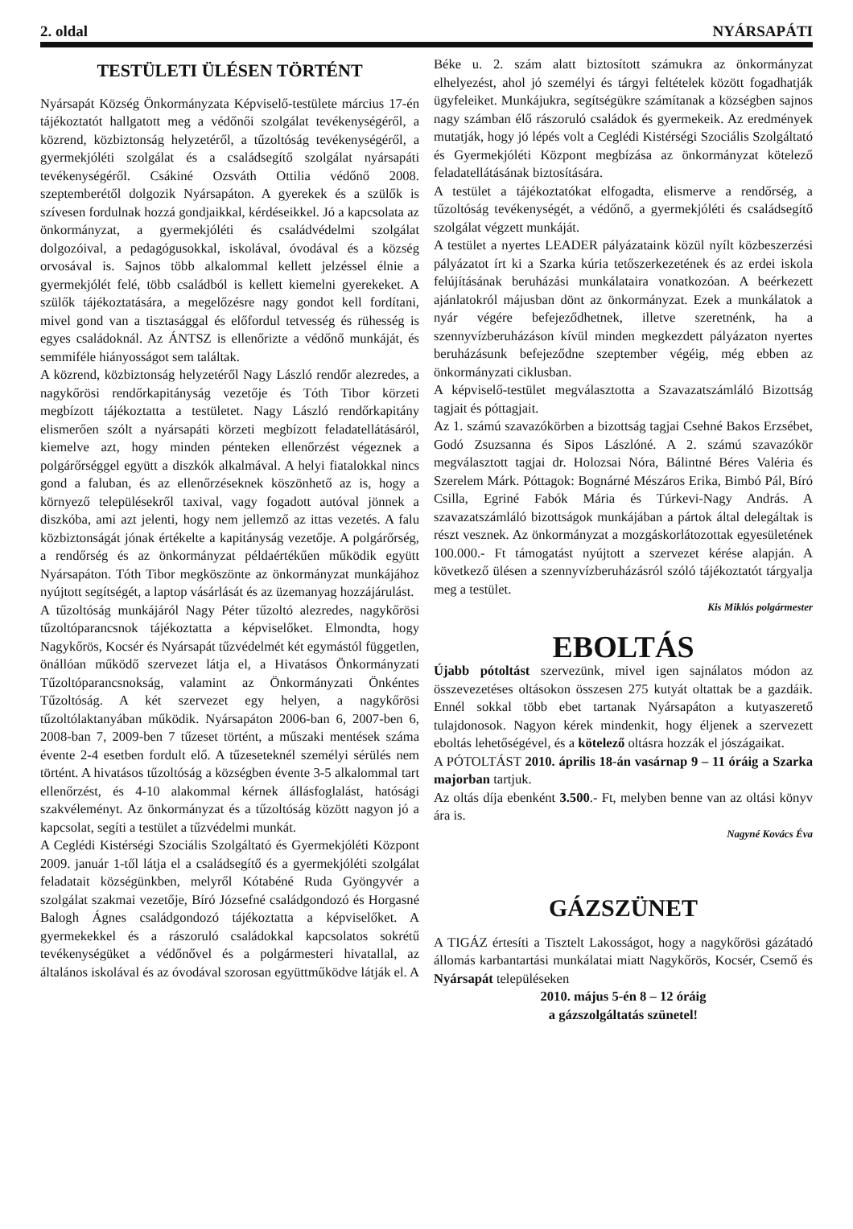2. oldal NYÁRSAPÁTI
TESTÜLETI ÜLÉSEN TÖRTÉNT
Nyársapát Község Önkormányzata Képviselő-testülete március 17-én tájékoztatót hallgatott meg a védőnői szolgálat tevékenységéről, a közrend, közbiztonság helyzetéről, a tűzoltóság tevékenységéről, a gyermekjóléti szolgálat és a családsegítő szolgálat nyársapáti tevékenységéről. Csákiné Ozsváth Ottilia védőnő 2008. szeptemberétől dolgozik Nyársapáton. A gyerekek és a szülők is szívesen fordulnak hozzá gondjaikkal, kérdéseikkel. Jó a kapcsolata az önkormányzat, a gyermekjóléti és családvédelmi szolgálat dolgozóival, a pedagógusokkal, iskolával, óvodával és a község orvosával is. Sajnos több alkalommal kellett jelzéssel élnie a gyermekjólét felé, több családból is kellett kiemelni gyerekeket. A szülők tájékoztatására, a megelőzésre nagy gondot kell fordítani, mivel gond van a tisztasággal és előfordul tetvesség és rühesség is egyes családoknál. Az ÁNTSZ is ellenőrizte a védőnő munkáját, és semmiféle hiányosságot sem találtak.
A közrend, közbiztonság helyzetéről Nagy László rendőr alezredes, a nagykőrösi rendőrkapitányság vezetője és Tóth Tibor körzeti megbízott tájékoztatta a testületet. Nagy László rendőrkapitány elismerően szólt a nyársapáti körzeti megbízott feladatellátásáról, kiemelve azt, hogy minden pénteken ellenőrzést végeznek a polgárőrséggel együtt a diszkók alkalmával. A helyi fiatalokkal nincs gond a faluban, és az ellenőrzéseknek köszönhető az is, hogy a környező településekről taxival, vagy fogadott autóval jönnek a diszkóba, ami azt jelenti, hogy nem jellemző az ittas vezetés. A falu közbiztonságát jónak értékelte a kapitányság vezetője. A polgárőrség, a rendőrség és az önkormányzat példaértékűen működik együtt Nyársapáton. Tóth Tibor megköszönte az önkormányzat munkájához nyújtott segítségét, a laptop vásárlását és az üzemanyag hozzájárulást.
A tűzoltóság munkájáról Nagy Péter tűzoltó alezredes, nagykőrösi tűzoltóparancsnok tájékoztatta a képviselőket. Elmondta, hogy Nagykőrös, Kocsér és Nyársapát tűzvédelmét két egymástól független, önállóan működő szervezet látja el, a Hivatásos Önkormányzati Tűzoltóparancsnokság, valamint az Önkormányzati Önkéntes Tűzoltóság. A két szervezet egy helyen, a nagykőrösi tűzoltólaktanyában működik. Nyársapáton 2006-ban 6, 2007-ben 6, 2008-ban 7, 2009-ben 7 tűzeset történt, a műszaki mentések száma évente 2-4 esetben fordult elő. A tűzeseteknél személyi sérülés nem történt. A hivatásos tűzoltóság a községben évente 3-5 alkalommal tart ellenőrzést, és 4-10 alakommal kérnek állásfoglalást, hatósági szakvéleményt. Az önkormányzat és a tűzoltóság között nagyon jó a kapcsolat, segíti a testület a tűzvédelmi munkát.
A Ceglédi Kistérségi Szociális Szolgáltató és Gyermekjóléti Központ 2009. január 1-től látja el a családsegítő és a gyermekjóléti szolgálat feladatait községünkben, melyről Kótabéné Ruda Gyöngyvér a szolgálat szakmai vezetője, Bíró Józsefné családgondozó és Horgasné Balogh Ágnes családgondozó tájékoztatta a képviselőket. A gyermekekkel és a rászoruló családokkal kapcsolatos sokrétű tevékenységüket a védőnővel és a polgármesteri hivatallal, az általános iskolával és az óvodával szorosan együttműködve látják el. A
Béke u. 2. szám alatt biztosított számukra az önkormányzat elhelyezést, ahol jó személyi és tárgyi feltételek között fogadhatják ügyfeleiket. Munkájukra, segítségükre számítanak a községben sajnos nagy számban élő rászoruló családok és gyermekeik. Az eredmények mutatják, hogy jó lépés volt a Ceglédi Kistérségi Szociális Szolgáltató és Gyermekjóléti Központ megbízása az önkormányzat kötelező feladatellátásának biztosítására.
A testület a tájékoztatókat elfogadta, elismerve a rendőrség, a tűzoltóság tevékenységét, a védőnő, a gyermekjóléti és családsegítő szolgálat végzett munkáját.
A testület a nyertes LEADER pályázataink közül nyílt közbeszerzési pályázatot írt ki a Szarka kúria tetőszerkezetének és az erdei iskola felújításának beruházási munkálataira vonatkozóan. A beérkezett ajánlatokról májusban dönt az önkormányzat. Ezek a munkálatok a nyár végére befejeződhetnek, illetve szeretnénk, ha a szennyvízberuházáson kívül minden megkezdett pályázaton nyertes beruházásunk befejeződne szeptember végéig, még ebben az önkormányzati ciklusban.
A képviselő-testület megválasztotta a Szavazatszámláló Bizottság tagjait és póttagjait.
Az 1. számú szavazókörben a bizottság tagjai Csehné Bakos Erzsébet, Godó Zsuzsanna és Sipos Lászlóné. A 2. számú szavazókör megválasztott tagjai dr. Holozsai Nóra, Bálintné Béres Valéria és Szerelem Márk. Póttagok: Bognárné Mészáros Erika, Bimbó Pál, Bíró Csilla, Egriné Fabók Mária és Túrkevi-Nagy András. A szavazatszámláló bizottságok munkájában a pártok által delegáltak is részt vesznek. Az önkormányzat a mozgáskorlátozottak egyesületének 100.000.- Ft támogatást nyújtott a szervezet kérése alapján. A következő ülésen a szennyvízberuházásról szóló tájékoztatót tárgyalja meg a testület.
Kis Miklós polgármester
EBOLTÁS
Újabb pótoltást szervezünk, mivel igen sajnálatos módon az összevezetéses oltásokon összesen 275 kutyát oltattak be a gazdáik. Ennél sokkal több ebet tartanak Nyársapáton a kutyaszerető tulajdonosok. Nagyon kérek mindenkit, hogy éljenek a szervezett eboltás lehetőségével, és a kötelező oltásra hozzák el jószágaikat.
A PÓTOLTÁST 2010. április 18-án vasárnap 9 – 11 óráig a Szarka majorban tartjuk.
Az oltás díja ebenként 3.500.- Ft, melyben benne van az oltási könyv ára is.
Nagyné Kovács Éva
GÁZSZÜNET
A TIGÁZ értesíti a Tisztelt Lakosságot, hogy a nagykőrösi gázátadó állomás karbantartási munkálatai miatt Nagykőrös, Kocsér, Csemő és Nyársapát településeken
2010. május 5-én 8 – 12 óráig
a gázszolgáltatás szünetel!